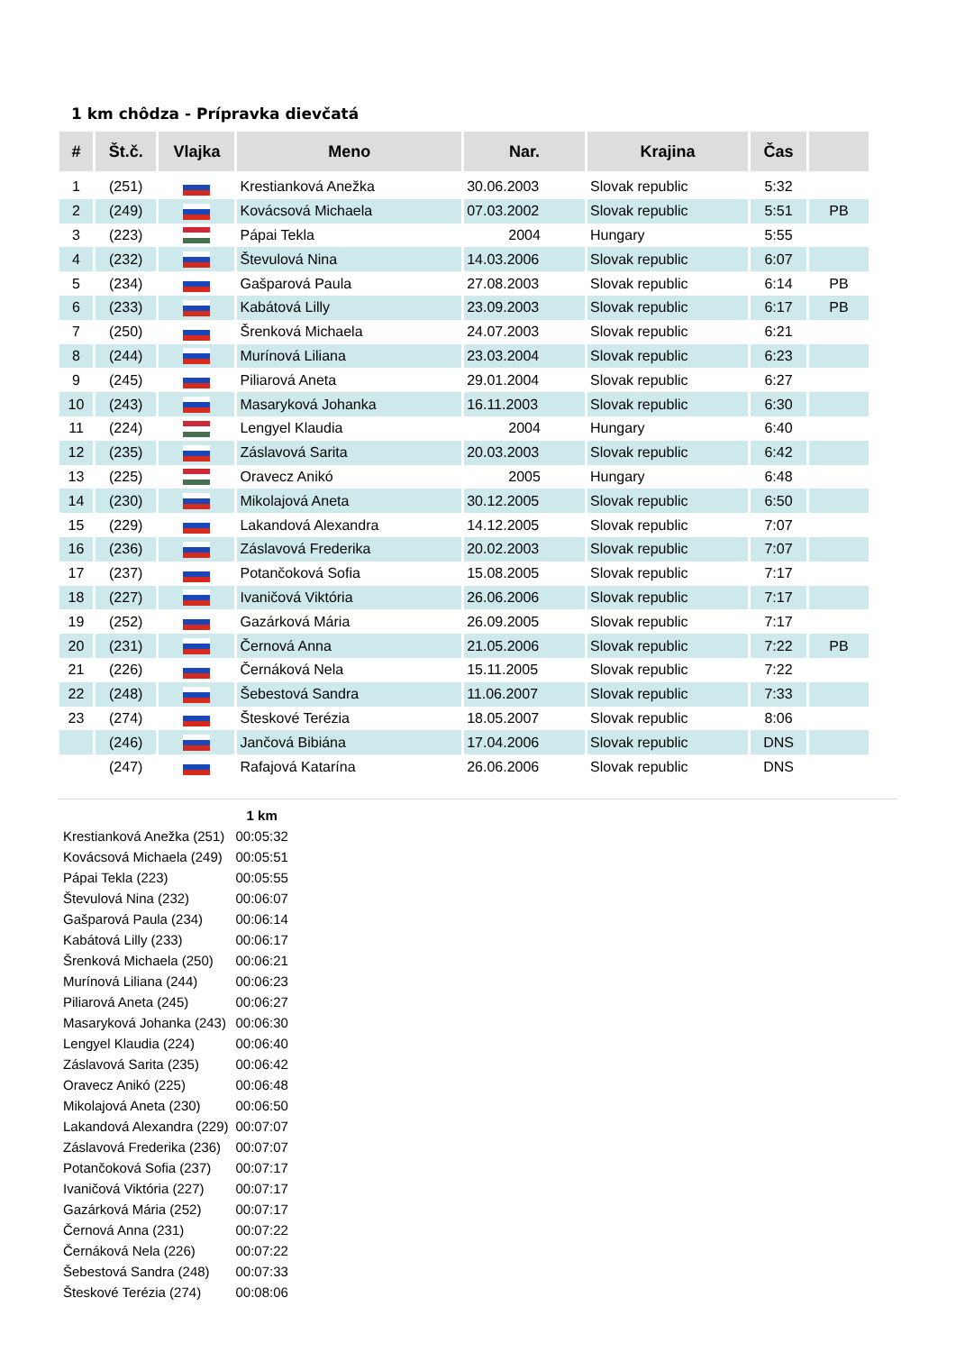1 km chôdza - Prípravka dievčatá
| # | Št.č. | Vlajka | Meno | Nar. | Krajina | Čas | |
| --- | --- | --- | --- | --- | --- | --- | --- |
| 1 | (251) | | Krestianková Anežka | 30.06.2003 | Slovak republic | 5:32 | |
| 2 | (249) | | Kovácsová Michaela | 07.03.2002 | Slovak republic | 5:51 | PB |
| 3 | (223) | | Pápai Tekla | 2004 | Hungary | 5:55 | |
| 4 | (232) | | Števulová Nina | 14.03.2006 | Slovak republic | 6:07 | |
| 5 | (234) | | Gašparová Paula | 27.08.2003 | Slovak republic | 6:14 | PB |
| 6 | (233) | | Kabátová Lilly | 23.09.2003 | Slovak republic | 6:17 | PB |
| 7 | (250) | | Šrenková Michaela | 24.07.2003 | Slovak republic | 6:21 | |
| 8 | (244) | | Murínová Liliana | 23.03.2004 | Slovak republic | 6:23 | |
| 9 | (245) | | Piliarová Aneta | 29.01.2004 | Slovak republic | 6:27 | |
| 10 | (243) | | Masaryková Johanka | 16.11.2003 | Slovak republic | 6:30 | |
| 11 | (224) | | Lengyel Klaudia | 2004 | Hungary | 6:40 | |
| 12 | (235) | | Záslavová Sarita | 20.03.2003 | Slovak republic | 6:42 | |
| 13 | (225) | | Oravecz Anikó | 2005 | Hungary | 6:48 | |
| 14 | (230) | | Mikolajová Aneta | 30.12.2005 | Slovak republic | 6:50 | |
| 15 | (229) | | Lakandová Alexandra | 14.12.2005 | Slovak republic | 7:07 | |
| 16 | (236) | | Záslavová Frederika | 20.02.2003 | Slovak republic | 7:07 | |
| 17 | (237) | | Potančoková Sofia | 15.08.2005 | Slovak republic | 7:17 | |
| 18 | (227) | | Ivaničová Viktória | 26.06.2006 | Slovak republic | 7:17 | |
| 19 | (252) | | Gazárková Mária | 26.09.2005 | Slovak republic | 7:17 | |
| 20 | (231) | | Černová Anna | 21.05.2006 | Slovak republic | 7:22 | PB |
| 21 | (226) | | Černáková Nela | 15.11.2005 | Slovak republic | 7:22 | |
| 22 | (248) | | Šebestová Sandra | 11.06.2007 | Slovak republic | 7:33 | |
| 23 | (274) | | Šteskové Terézia | 18.05.2007 | Slovak republic | 8:06 | |
| | (246) | | Jančová Bibiána | 17.04.2006 | Slovak republic | DNS | |
| | (247) | | Rafajová Katarína | 26.06.2006 | Slovak republic | DNS | |
| | 1 km |
| --- | --- |
| Krestianková Anežka (251) | 00:05:32 |
| Kovácsová Michaela (249) | 00:05:51 |
| Pápai Tekla (223) | 00:05:55 |
| Števulová Nina (232) | 00:06:07 |
| Gašparová Paula (234) | 00:06:14 |
| Kabátová Lilly (233) | 00:06:17 |
| Šrenková Michaela (250) | 00:06:21 |
| Murínová Liliana (244) | 00:06:23 |
| Piliarová Aneta (245) | 00:06:27 |
| Masaryková Johanka (243) | 00:06:30 |
| Lengyel Klaudia (224) | 00:06:40 |
| Záslavová Sarita (235) | 00:06:42 |
| Oravecz Anikó (225) | 00:06:48 |
| Mikolajová Aneta (230) | 00:06:50 |
| Lakandová Alexandra (229) | 00:07:07 |
| Záslavová Frederika (236) | 00:07:07 |
| Potančoková Sofia (237) | 00:07:17 |
| Ivaničová Viktória (227) | 00:07:17 |
| Gazárková Mária (252) | 00:07:17 |
| Černová Anna (231) | 00:07:22 |
| Černáková Nela (226) | 00:07:22 |
| Šebestová Sandra (248) | 00:07:33 |
| Šteskové Terézia (274) | 00:08:06 |